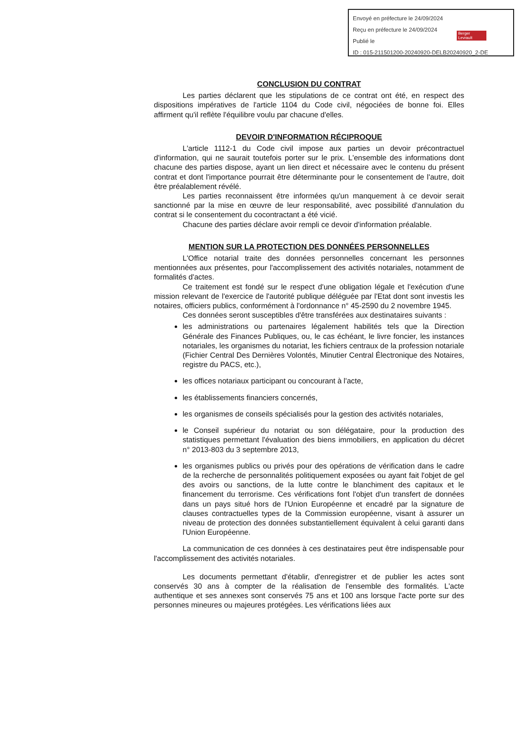Envoyé en préfecture le 24/09/2024
Reçu en préfecture le 24/09/2024
Publié le
ID : 015-211501200-20240920-DELB20240920_2-DE
Berger Levrault
CONCLUSION DU CONTRAT
Les parties déclarent que les stipulations de ce contrat ont été, en respect des dispositions impératives de l'article 1104 du Code civil, négociées de bonne foi. Elles affirment qu'il reflète l'équilibre voulu par chacune d'elles.
DEVOIR D'INFORMATION RÉCIPROQUE
L'article 1112-1 du Code civil impose aux parties un devoir précontractuel d'information, qui ne saurait toutefois porter sur le prix. L'ensemble des informations dont chacune des parties dispose, ayant un lien direct et nécessaire avec le contenu du présent contrat et dont l'importance pourrait être déterminante pour le consentement de l'autre, doit être préalablement révélé.
Les parties reconnaissent être informées qu'un manquement à ce devoir serait sanctionné par la mise en œuvre de leur responsabilité, avec possibilité d'annulation du contrat si le consentement du cocontractant a été vicié.
Chacune des parties déclare avoir rempli ce devoir d'information préalable.
MENTION SUR LA PROTECTION DES DONNÉES PERSONNELLES
L'Office notarial traite des données personnelles concernant les personnes mentionnées aux présentes, pour l'accomplissement des activités notariales, notamment de formalités d'actes.
Ce traitement est fondé sur le respect d'une obligation légale et l'exécution d'une mission relevant de l'exercice de l'autorité publique déléguée par l'Etat dont sont investis les notaires, officiers publics, conformément à l'ordonnance n° 45-2590 du 2 novembre 1945.
Ces données seront susceptibles d'être transférées aux destinataires suivants :
les administrations ou partenaires légalement habilités tels que la Direction Générale des Finances Publiques, ou, le cas échéant, le livre foncier, les instances notariales, les organismes du notariat, les fichiers centraux de la profession notariale (Fichier Central Des Dernières Volontés, Minutier Central Électronique des Notaires, registre du PACS, etc.),
les offices notariaux participant ou concourant à l'acte,
les établissements financiers concernés,
les organismes de conseils spécialisés pour la gestion des activités notariales,
le Conseil supérieur du notariat ou son délégataire, pour la production des statistiques permettant l'évaluation des biens immobiliers, en application du décret n° 2013-803 du 3 septembre 2013,
les organismes publics ou privés pour des opérations de vérification dans le cadre de la recherche de personnalités politiquement exposées ou ayant fait l'objet de gel des avoirs ou sanctions, de la lutte contre le blanchiment des capitaux et le financement du terrorisme. Ces vérifications font l'objet d'un transfert de données dans un pays situé hors de l'Union Européenne et encadré par la signature de clauses contractuelles types de la Commission européenne, visant à assurer un niveau de protection des données substantiellement équivalent à celui garanti dans l'Union Européenne.
La communication de ces données à ces destinataires peut être indispensable pour l'accomplissement des activités notariales.
Les documents permettant d'établir, d'enregistrer et de publier les actes sont conservés 30 ans à compter de la réalisation de l'ensemble des formalités. L'acte authentique et ses annexes sont conservés 75 ans et 100 ans lorsque l'acte porte sur des personnes mineures ou majeures protégées. Les vérifications liées aux